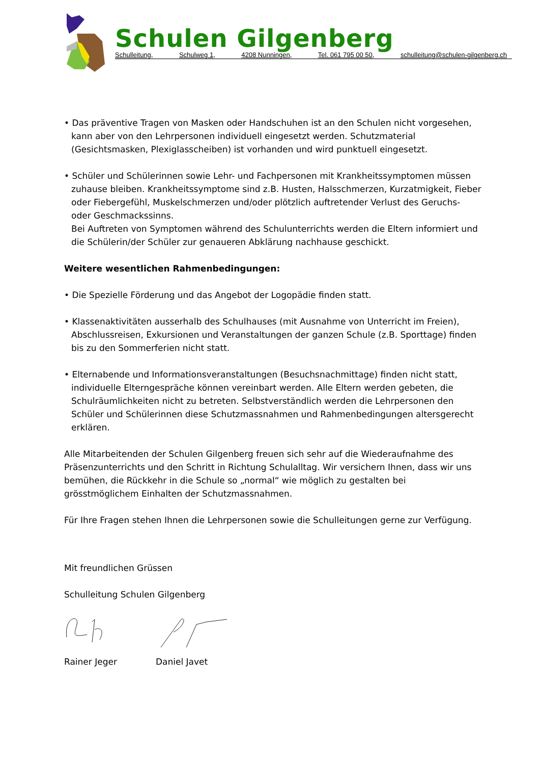Schulen Gilgenberg
Schulleitung, Schulweg 1, 4208 Nunningen, Tel. 061 795 00 50, schulleitung@schulen-gilgenberg.ch
• Das präventive Tragen von Masken oder Handschuhen ist an den Schulen nicht vorgesehen, kann aber von den Lehrpersonen individuell eingesetzt werden. Schutzmaterial (Gesichtsmasken, Plexiglasscheiben) ist vorhanden und wird punktuell eingesetzt.
• Schüler und Schülerinnen sowie Lehr- und Fachpersonen mit Krankheitssymptomen müssen zuhause bleiben. Krankheitssymptome sind z.B. Husten, Halsschmerzen, Kurzatmigkeit, Fieber oder Fiebergefühl, Muskelschmerzen und/oder plötzlich auftretender Verlust des Geruchs- oder Geschmackssinns.
Bei Auftreten von Symptomen während des Schulunterrichts werden die Eltern informiert und die Schülerin/der Schüler zur genaueren Abklärung nachhause geschickt.
Weitere wesentlichen Rahmenbedingungen:
• Die Spezielle Förderung und das Angebot der Logopädie finden statt.
• Klassenaktivitäten ausserhalb des Schulhauses (mit Ausnahme von Unterricht im Freien), Abschlussreisen, Exkursionen und Veranstaltungen der ganzen Schule (z.B. Sporttage) finden bis zu den Sommerferien nicht statt.
• Elternabende und Informationsveranstaltungen (Besuchsnachmittage) finden nicht statt, individuelle Elterngespräche können vereinbart werden. Alle Eltern werden gebeten, die Schulräumlichkeiten nicht zu betreten. Selbstverständlich werden die Lehrpersonen den Schüler und Schülerinnen diese Schutzmassnahmen und Rahmenbedingungen altersgerecht erklären.
Alle Mitarbeitenden der Schulen Gilgenberg freuen sich sehr auf die Wiederaufnahme des Präsenzunterrichts und den Schritt in Richtung Schulalltag. Wir versichern Ihnen, dass wir uns bemühen, die Rückkehr in die Schule so „normal“ wie möglich zu gestalten bei grösstmöglichem Einhalten der Schutzmassnahmen.
Für Ihre Fragen stehen Ihnen die Lehrpersonen sowie die Schulleitungen gerne zur Verfügung.
Mit freundlichen Grüssen
Schulleitung Schulen Gilgenberg
Rainer Jeger Daniel Javet